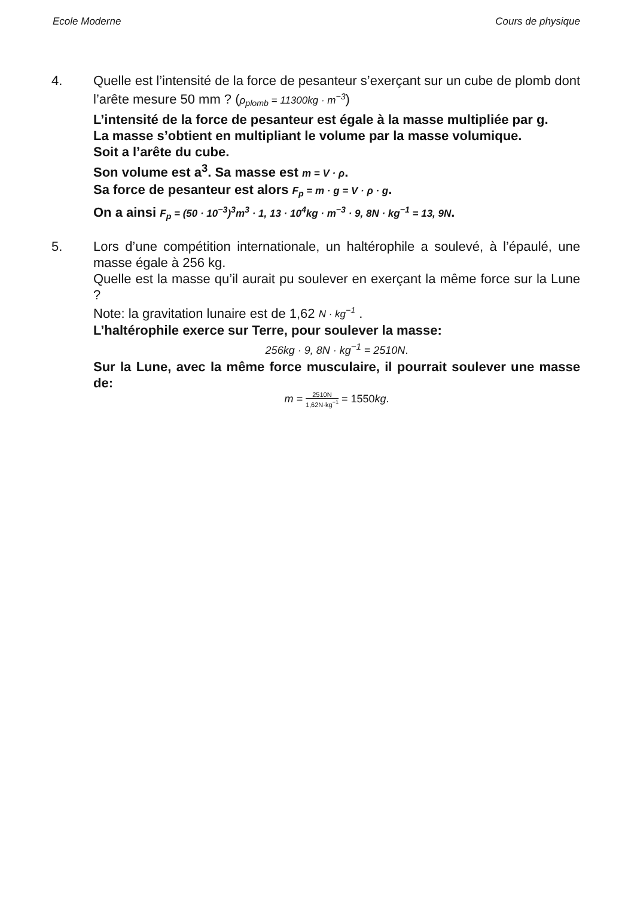Ecole Moderne Cours de physique
4. Quelle est l’intensité de la force de pesanteur s’exerçant sur un cube de plomb dont l’arête mesure 50 mm ? (ρ<sub>plomb</sub> = 11300kg · m<sup>−3</sup>)
L’intensité de la force de pesanteur est égale à la masse multipliée par g.
La masse s’obtient en multipliant le volume par la masse volumique.
Soit a l’arête du cube.
Son volume est a<sup>3</sup>. Sa masse est m = V · ρ.
Sa force de pesanteur est alors F<sub>p</sub> = m · g = V · ρ · g.
On a ainsi F<sub>p</sub> = (50 · 10<sup>−3</sup>)<sup>3</sup>m<sup>3</sup> · 1, 13 · 10<sup>4</sup>kg · m<sup>−3</sup> · 9, 8N · kg<sup>−1</sup> = 13, 9N.
5. Lors d’une compétition internationale, un haltérophile a soulevé, à l’épaulé, une masse égale à 256 kg.
Quelle est la masse qu’il aurait pu soulever en exerçant la même force sur la Lune ?
Note: la gravitation lunaire est de 1,62 N · kg<sup>−1</sup> .
L’haltérophile exerce sur Terre, pour soulever la masse:
256kg · 9, 8N · kg<sup>−1</sup> = 2510N.
Sur la Lune, avec la même force musculaire, il pourrait soulever une masse de:
m = 2510N 1,62N·kg<sup>−1</sup> = 1550kg.